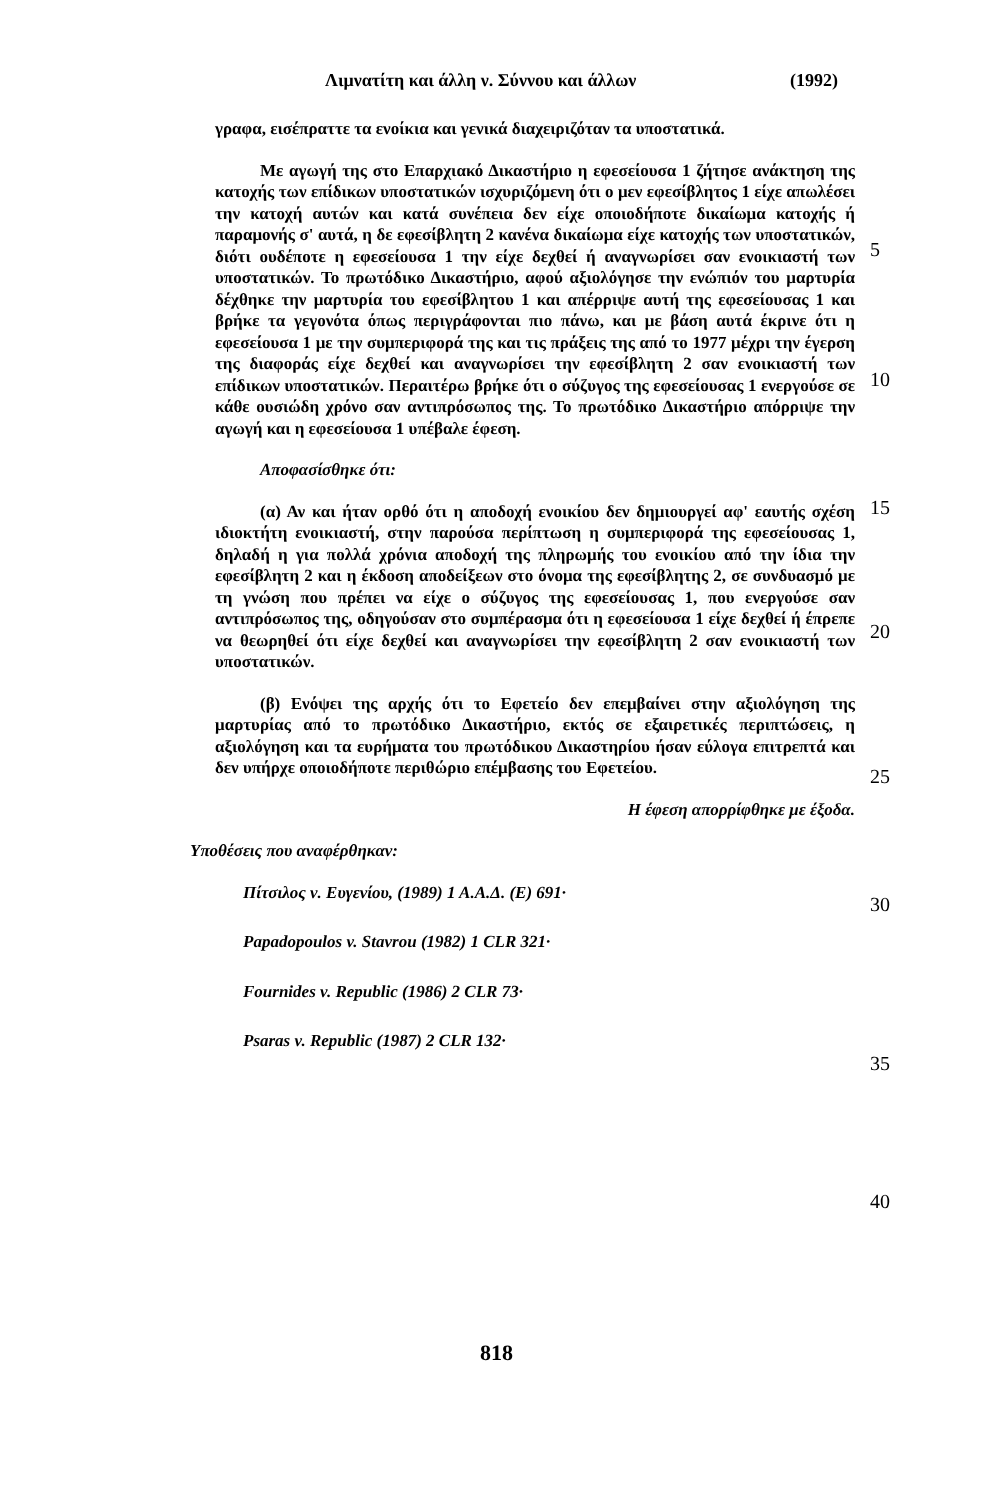Λιμνατίτη και άλλη ν. Σύννου και άλλων
(1992)
γραφα, εισέπραττε τα ενοίκια και γενικά διαχειριζόταν τα υποστατικά.
Με αγωγή της στο Επαρχιακό Δικαστήριο η εφεσείουσα 1 ζήτησε ανάκτηση της κατοχής των επίδικων υποστατικών ισχυριζόμενη ότι ο μεν εφεσίβλητος 1 είχε απωλέσει την κατοχή αυτών και κατά συνέπεια δεν είχε οποιοδήποτε δικαίωμα κατοχής ή παραμονής σ' αυτά, η δε εφεσίβλητη 2 κανένα δικαίωμα είχε κατοχής των υποστατικών, διότι ουδέποτε η εφεσείουσα 1 την είχε δεχθεί ή αναγνωρίσει σαν ενοικιαστή των υποστατικών. Το πρωτόδικο Δικαστήριο, αφού αξιολόγησε την ενώπιόν του μαρτυρία δέχθηκε την μαρτυρία του εφεσίβλητου 1 και απέρριψε αυτή της εφεσείουσας 1 και βρήκε τα γεγονότα όπως περιγράφονται πιο πάνω, και με βάση αυτά έκρινε ότι η εφεσείουσα 1 με την συμπεριφορά της και τις πράξεις της από το 1977 μέχρι την έγερση της διαφοράς είχε δεχθεί και αναγνωρίσει την εφεσίβλητη 2 σαν ενοικιαστή των επίδικων υποστατικών. Περαιτέρω βρήκε ότι ο σύζυγος της εφεσείουσας 1 ενεργούσε σε κάθε ουσιώδη χρόνο σαν αντιπρόσωπος της. Το πρωτόδικο Δικαστήριο απόρριψε την αγωγή και η εφεσείουσα 1 υπέβαλε έφεση.
Αποφασίσθηκε ότι:
(α) Αν και ήταν ορθό ότι η αποδοχή ενοικίου δεν δημιουργεί αφ' εαυτής σχέση ιδιοκτήτη ενοικιαστή, στην παρούσα περίπτωση η συμπεριφορά της εφεσείουσας 1, δηλαδή η για πολλά χρόνια αποδοχή της πληρωμής του ενοικίου από την ίδια την εφεσίβλητη 2 και η έκδοση αποδείξεων στο όνομα της εφεσίβλητης 2, σε συνδυασμό με τη γνώση που πρέπει να είχε ο σύζυγος της εφεσείουσας 1, που ενεργούσε σαν αντιπρόσωπος της, οδηγούσαν στο συμπέρασμα ότι η εφεσείουσα 1 είχε δεχθεί ή έπρεπε να θεωρηθεί ότι είχε δεχθεί και αναγνωρίσει την εφεσίβλητη 2 σαν ενοικιαστή των υποστατικών.
(β) Ενόψει της αρχής ότι το Εφετείο δεν επεμβαίνει στην αξιολόγηση της μαρτυρίας από το πρωτόδικο Δικαστήριο, εκτός σε εξαιρετικές περιπτώσεις, η αξιολόγηση και τα ευρήματα του πρωτόδικου Δικαστηρίου ήσαν εύλογα επιτρεπτά και δεν υπήρχε οποιοδήποτε περιθώριο επέμβασης του Εφετείου.
Η έφεση απορρίφθηκε με έξοδα.
Υποθέσεις που αναφέρθηκαν:
Πίτσιλος ν. Ευγενίου, (1989) 1 Α.Α.Δ. (Ε) 691·
Papadopoulos v. Stavrou (1982) 1 CLR 321·
Fournides v. Republic (1986) 2 CLR 73·
Psaras v. Republic (1987) 2 CLR 132·
5
10
15
20
25
30
35
40
818